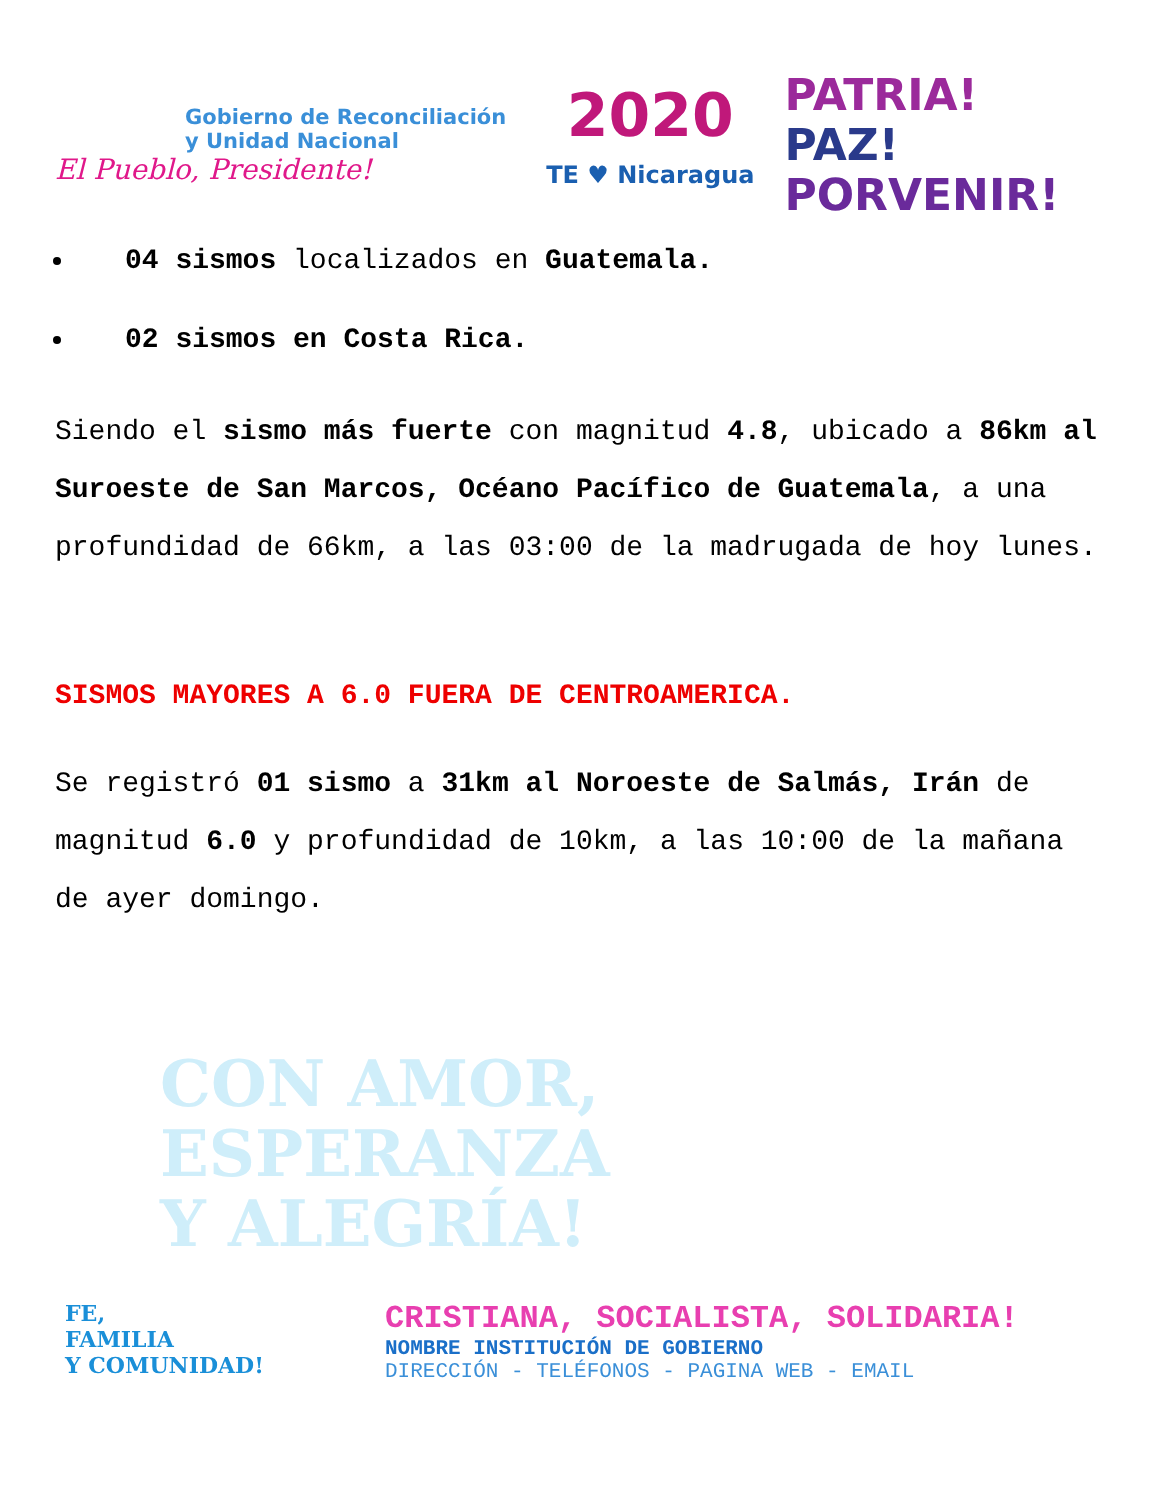Gobierno de Reconciliación
y Unidad Nacional
El Pueblo, Presidente!
2020
TE ♥ Nicaragua
PATRIA!
PAZ!
PORVENIR!
04 sismos localizados en Guatemala.
02 sismos en Costa Rica.
Siendo el sismo más fuerte con magnitud 4.8, ubicado a 86km al Suroeste de San Marcos, Océano Pacífico de Guatemala, a una profundidad de 66km, a las 03:00 de la madrugada de hoy lunes.
SISMOS MAYORES A 6.0 FUERA DE CENTROAMERICA.
Se registró 01 sismo a 31km al Noroeste de Salmás, Irán de magnitud 6.0 y profundidad de 10km, a las 10:00 de la mañana de ayer domingo.
CON AMOR,
ESPERANZA
Y ALEGRÍA!
FE,
FAMILIA
Y COMUNIDAD!
CRISTIANA, SOCIALISTA, SOLIDARIA!
NOMBRE INSTITUCIÓN DE GOBIERNO
DIRECCIÓN - TELÉFONOS - PAGINA WEB - EMAIL